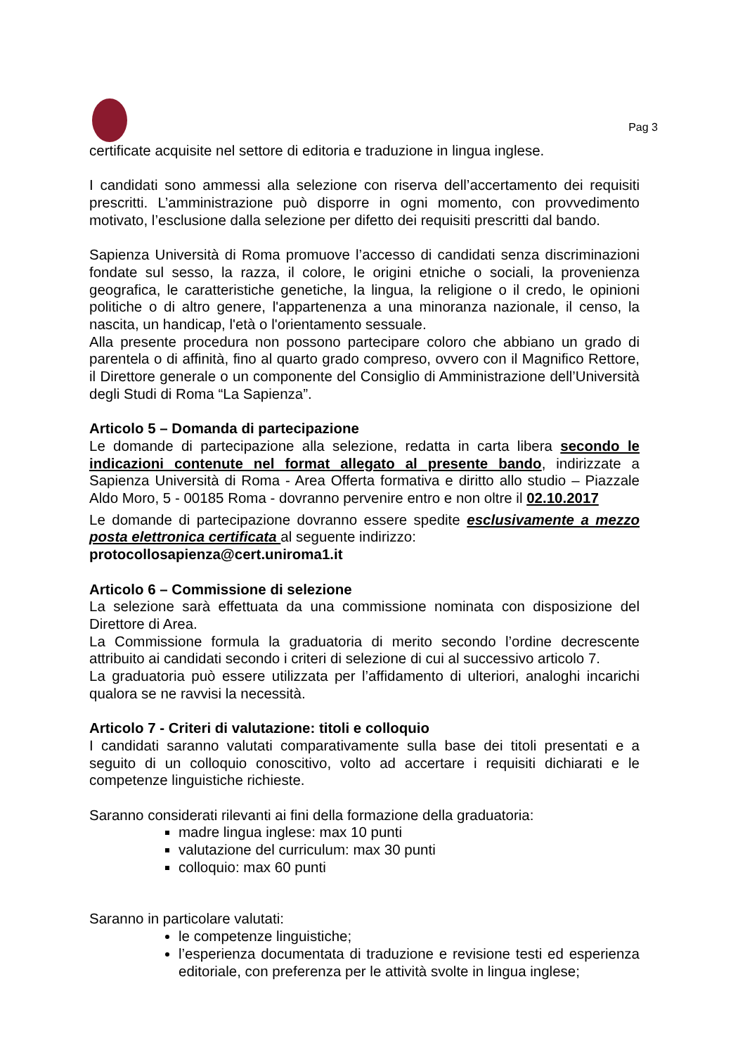Pag 3
certificate acquisite nel settore di editoria e traduzione in lingua inglese.
I candidati sono ammessi alla selezione con riserva dell’accertamento dei requisiti prescritti. L’amministrazione può disporre in ogni momento, con provvedimento motivato, l’esclusione dalla selezione per difetto dei requisiti prescritti dal bando.
Sapienza Università di Roma promuove l’accesso di candidati senza discriminazioni fondate sul sesso, la razza, il colore, le origini etniche o sociali, la provenienza geografica, le caratteristiche genetiche, la lingua, la religione o il credo, le opinioni politiche o di altro genere, l'appartenenza a una minoranza nazionale, il censo, la nascita, un handicap, l'età o l'orientamento sessuale.
Alla presente procedura non possono partecipare coloro che abbiano un grado di parentela o di affinità, fino al quarto grado compreso, ovvero con il Magnifico Rettore, il Direttore generale o un componente del Consiglio di Amministrazione dell’Università degli Studi di Roma “La Sapienza”.
Articolo 5 – Domanda di partecipazione
Le domande di partecipazione alla selezione, redatta in carta libera secondo le indicazioni contenute nel format allegato al presente bando, indirizzate a Sapienza Università di Roma - Area Offerta formativa e diritto allo studio – Piazzale Aldo Moro, 5 - 00185 Roma - dovranno pervenire entro e non oltre il 02.10.2017
Le domande di partecipazione dovranno essere spedite esclusivamente a mezzo posta elettronica certificata al seguente indirizzo:
protocollosapienza@cert.uniroma1.it
Articolo 6 – Commissione di selezione
La selezione sarà effettuata da una commissione nominata con disposizione del Direttore di Area.
La Commissione formula la graduatoria di merito secondo l’ordine decrescente attribuito ai candidati secondo i criteri di selezione di cui al successivo articolo 7.
La graduatoria può essere utilizzata per l’affidamento di ulteriori, analoghi incarichi qualora se ne ravvisi la necessità.
Articolo 7 - Criteri di valutazione: titoli e colloquio
I candidati saranno valutati comparativamente sulla base dei titoli presentati e a seguito di un colloquio conoscitivo, volto ad accertare i requisiti dichiarati e le competenze linguistiche richieste.
Saranno considerati rilevanti ai fini della formazione della graduatoria:
madre lingua inglese: max 10 punti
valutazione del curriculum: max 30 punti
colloquio: max 60 punti
Saranno in particolare valutati:
le competenze linguistiche;
l’esperienza documentata di traduzione e revisione testi ed esperienza editoriale, con preferenza per le attività svolte in lingua inglese;